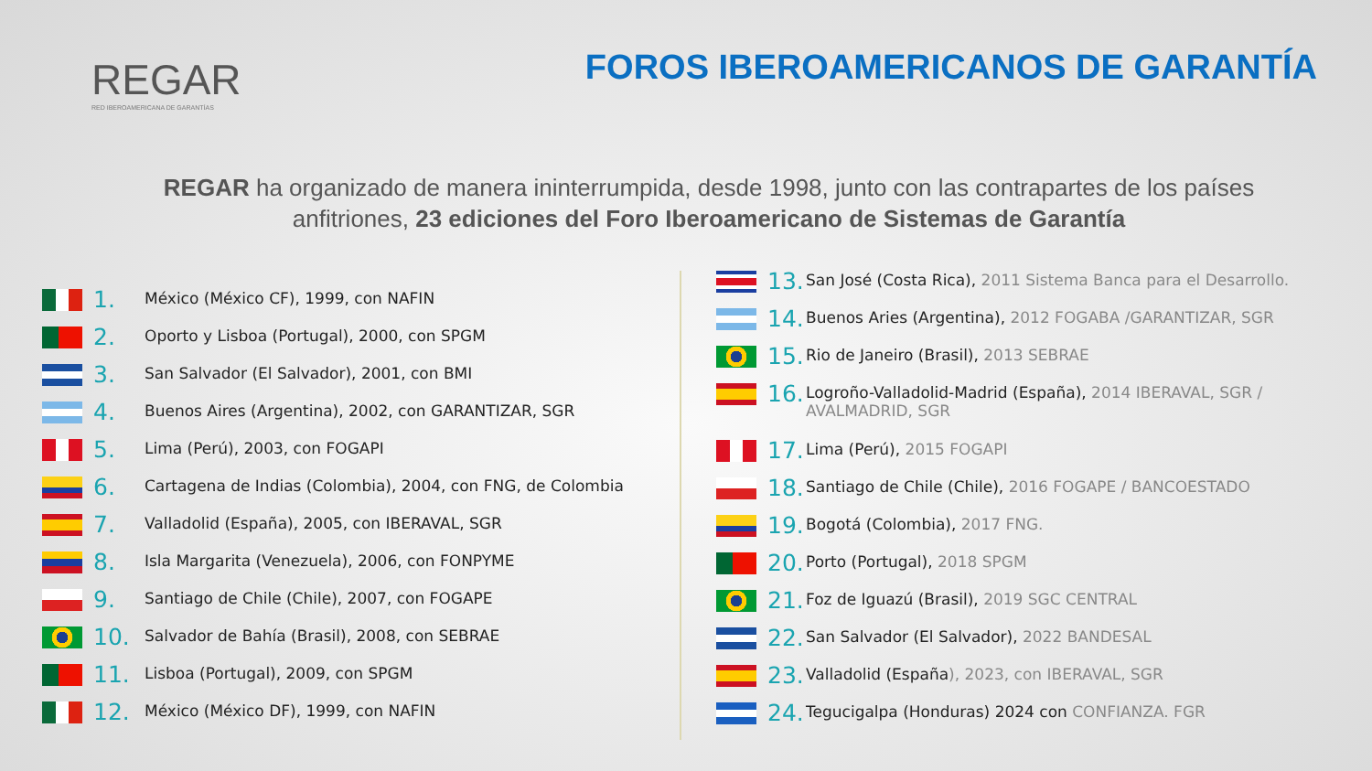REGAR
RED IBEROAMERICANA DE GARANTÍAS
FOROS IBEROAMERICANOS DE GARANTÍA
REGAR ha organizado de manera ininterrumpida, desde 1998, junto con las contrapartes de los países anfitriones, 23 ediciones del Foro Iberoamericano de Sistemas de Garantía
1. México (México CF), 1999, con NAFIN
2. Oporto y Lisboa (Portugal), 2000, con SPGM
3. San Salvador (El Salvador), 2001, con BMI
4. Buenos Aires (Argentina), 2002, con GARANTIZAR, SGR
5. Lima (Perú), 2003, con FOGAPI
6. Cartagena de Indias (Colombia), 2004, con FNG, de Colombia
7. Valladolid (España), 2005, con IBERAVAL, SGR
8. Isla Margarita (Venezuela), 2006, con FONPYME
9. Santiago de Chile (Chile), 2007, con FOGAPE
10. Salvador de Bahía (Brasil), 2008, con SEBRAE
11. Lisboa (Portugal), 2009, con SPGM
12. México (México DF), 1999, con NAFIN
13. San José (Costa Rica), 2011 Sistema Banca para el Desarrollo.
14. Buenos Aries (Argentina), 2012 FOGABA /GARANTIZAR, SGR
15. Rio de Janeiro (Brasil), 2013 SEBRAE
16. Logroño-Valladolid-Madrid (España), 2014 IBERAVAL, SGR / AVALMADRID, SGR
17. Lima (Perú), 2015 FOGAPI
18. Santiago de Chile (Chile), 2016 FOGAPE / BANCOESTADO
19. Bogotá (Colombia), 2017 FNG.
20. Porto (Portugal), 2018 SPGM
21. Foz de Iguazú (Brasil), 2019 SGC CENTRAL
22. San Salvador (El Salvador), 2022 BANDESAL
23. Valladolid (España), 2023, con IBERAVAL, SGR
24. Tegucigalpa (Honduras) 2024 con CONFIANZA. FGR